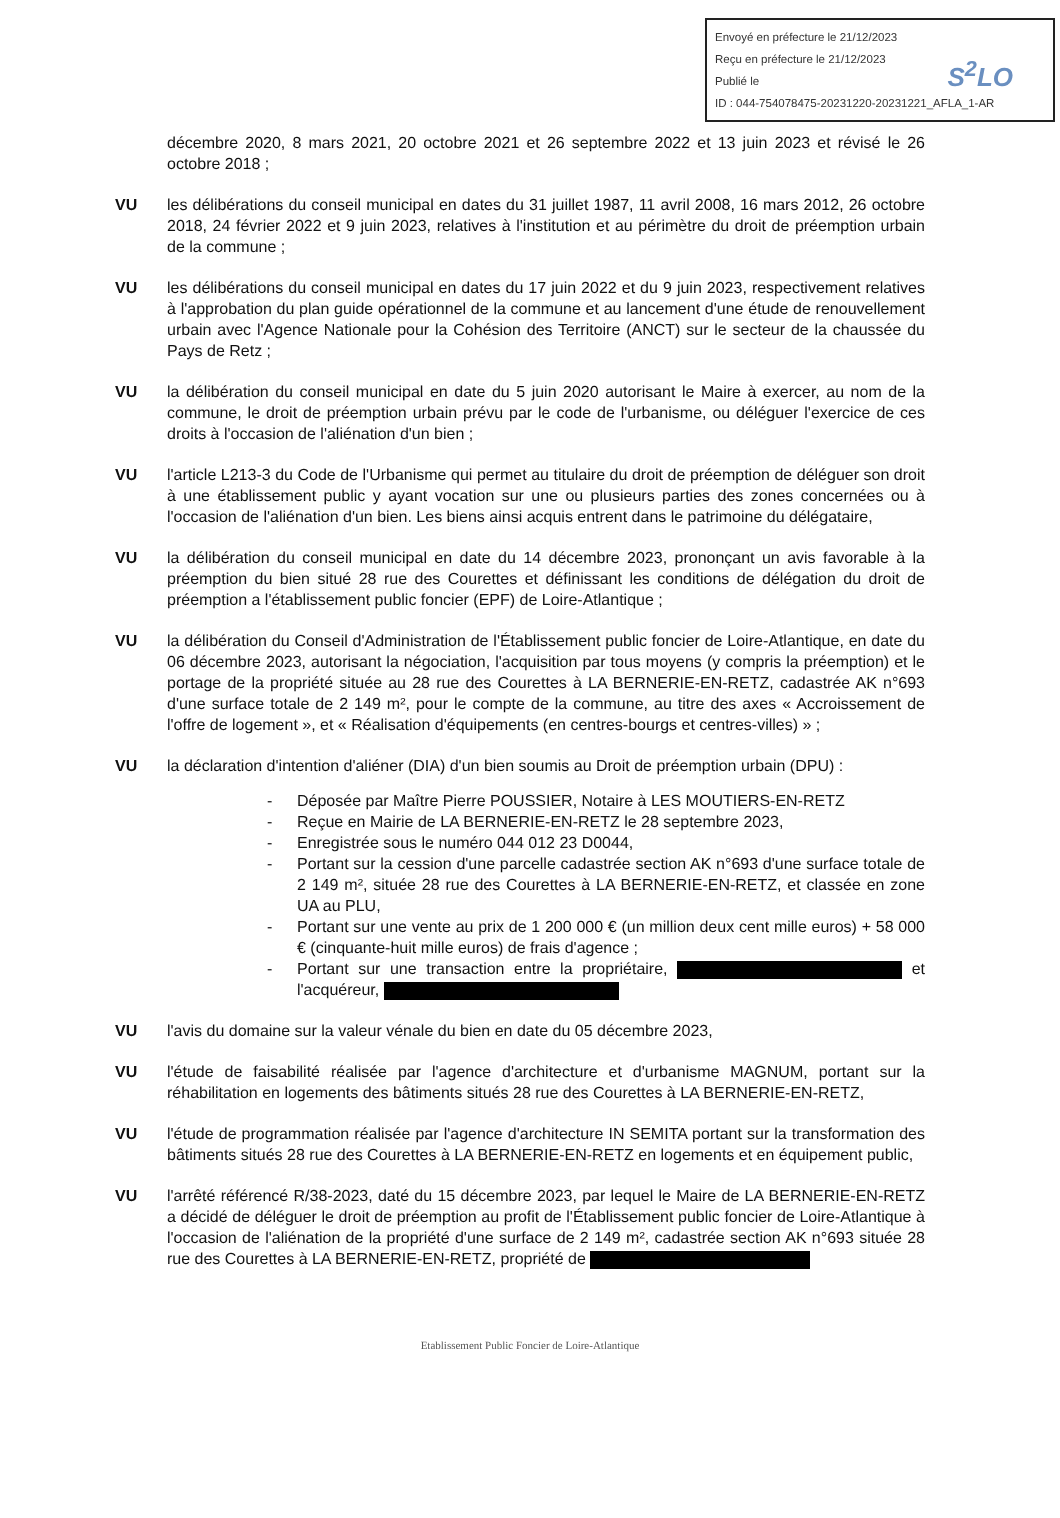Envoyé en préfecture le 21/12/2023
Reçu en préfecture le 21/12/2023
Publié le
ID : 044-754078475-20231220-20231221_AFLA_1-AR
S<sup>2</sup>LO
décembre 2020, 8 mars 2021, 20 octobre 2021 et 26 septembre 2022 et 13 juin 2023 et révisé le 26 octobre 2018 ;
VU les délibérations du conseil municipal en dates du 31 juillet 1987, 11 avril 2008, 16 mars 2012, 26 octobre 2018, 24 février 2022 et 9 juin 2023, relatives à l'institution et au périmètre du droit de préemption urbain de la commune ;
VU les délibérations du conseil municipal en dates du 17 juin 2022 et du 9 juin 2023, respectivement relatives à l'approbation du plan guide opérationnel de la commune et au lancement d'une étude de renouvellement urbain avec l'Agence Nationale pour la Cohésion des Territoire (ANCT) sur le secteur de la chaussée du Pays de Retz ;
VU la délibération du conseil municipal en date du 5 juin 2020 autorisant le Maire à exercer, au nom de la commune, le droit de préemption urbain prévu par le code de l'urbanisme, ou déléguer l'exercice de ces droits à l'occasion de l'aliénation d'un bien ;
VU l'article L213-3 du Code de l'Urbanisme qui permet au titulaire du droit de préemption de déléguer son droit à une établissement public y ayant vocation sur une ou plusieurs parties des zones concernées ou à l'occasion de l'aliénation d'un bien. Les biens ainsi acquis entrent dans le patrimoine du délégataire,
VU la délibération du conseil municipal en date du 14 décembre 2023, prononçant un avis favorable à la préemption du bien situé 28 rue des Courettes et définissant les conditions de délégation du droit de préemption a l'établissement public foncier (EPF) de Loire-Atlantique ;
VU la délibération du Conseil d'Administration de l'Établissement public foncier de Loire-Atlantique, en date du 06 décembre 2023, autorisant la négociation, l'acquisition par tous moyens (y compris la préemption) et le portage de la propriété située au 28 rue des Courettes à LA BERNERIE-EN-RETZ, cadastrée AK n°693 d'une surface totale de 2 149 m², pour le compte de la commune, au titre des axes « Accroissement de l'offre de logement », et « Réalisation d'équipements (en centres-bourgs et centres-villes) » ;
VU la déclaration d'intention d'aliéner (DIA) d'un bien soumis au Droit de préemption urbain (DPU) :
- Déposée par Maître Pierre POUSSIER, Notaire à LES MOUTIERS-EN-RETZ
- Reçue en Mairie de LA BERNERIE-EN-RETZ le 28 septembre 2023,
- Enregistrée sous le numéro 044 012 23 D0044,
- Portant sur la cession d'une parcelle cadastrée section AK n°693 d'une surface totale de 2 149 m², située 28 rue des Courettes à LA BERNERIE-EN-RETZ, et classée en zone UA au PLU,
- Portant sur une vente au prix de 1 200 000 € (un million deux cent mille euros) + 58 000 € (cinquante-huit mille euros) de frais d'agence ;
- Portant sur une transaction entre la propriétaire, et l'acquéreur,
VU l'avis du domaine sur la valeur vénale du bien en date du 05 décembre 2023,
VU l'étude de faisabilité réalisée par l'agence d'architecture et d'urbanisme MAGNUM, portant sur la réhabilitation en logements des bâtiments situés 28 rue des Courettes à LA BERNERIE-EN-RETZ,
VU l'étude de programmation réalisée par l'agence d'architecture IN SEMITA portant sur la transformation des bâtiments situés 28 rue des Courettes à LA BERNERIE-EN-RETZ en logements et en équipement public,
VU l'arrêté référencé R/38-2023, daté du 15 décembre 2023, par lequel le Maire de LA BERNERIE-EN-RETZ a décidé de déléguer le droit de préemption au profit de l'Établissement public foncier de Loire-Atlantique à l'occasion de l'aliénation de la propriété d'une surface de 2 149 m², cadastrée section AK n°693 située 28 rue des Courettes à LA BERNERIE-EN-RETZ, propriété de
Etablissement Public Foncier de Loire-Atlantique